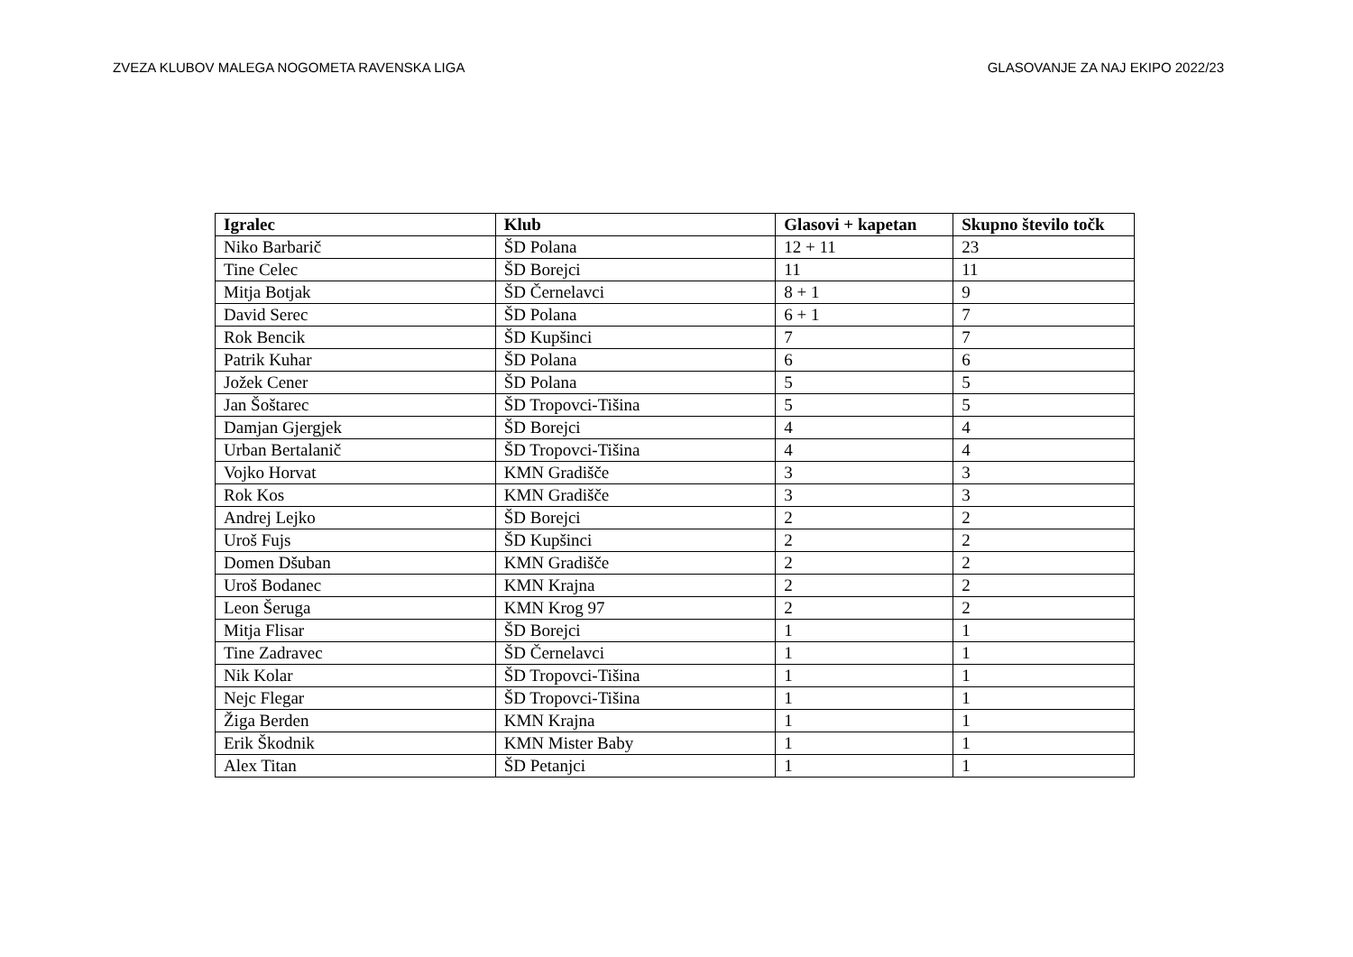ZVEZA KLUBOV MALEGA NOGOMETA RAVENSKA LIGA GLASOVANJE ZA NAJ EKIPO 2022/23
| Igralec | Klub | Glasovi + kapetan | Skupno število točk |
| --- | --- | --- | --- |
| Niko Barbarič | ŠD Polana | 12 + 11 | 23 |
| Tine Celec | ŠD Borejci | 11 | 11 |
| Mitja Botjak | ŠD Černelavci | 8 + 1 | 9 |
| David Serec | ŠD Polana | 6 + 1 | 7 |
| Rok Bencik | ŠD Kupšinci | 7 | 7 |
| Patrik Kuhar | ŠD Polana | 6 | 6 |
| Jožek Cener | ŠD Polana | 5 | 5 |
| Jan Šoštarec | ŠD Tropovci-Tišina | 5 | 5 |
| Damjan Gjergjek | ŠD Borejci | 4 | 4 |
| Urban Bertalanič | ŠD Tropovci-Tišina | 4 | 4 |
| Vojko Horvat | KMN Gradišče | 3 | 3 |
| Rok Kos | KMN Gradišče | 3 | 3 |
| Andrej Lejko | ŠD Borejci | 2 | 2 |
| Uroš Fujs | ŠD Kupšinci | 2 | 2 |
| Domen Dšuban | KMN Gradišče | 2 | 2 |
| Uroš Bodanec | KMN Krajna | 2 | 2 |
| Leon Šeruga | KMN Krog 97 | 2 | 2 |
| Mitja Flisar | ŠD Borejci | 1 | 1 |
| Tine Zadravec | ŠD Černelavci | 1 | 1 |
| Nik Kolar | ŠD Tropovci-Tišina | 1 | 1 |
| Nejc Flegar | ŠD Tropovci-Tišina | 1 | 1 |
| Žiga Berden | KMN Krajna | 1 | 1 |
| Erik Škodnik | KMN Mister Baby | 1 | 1 |
| Alex Titan | ŠD Petanjci | 1 | 1 |